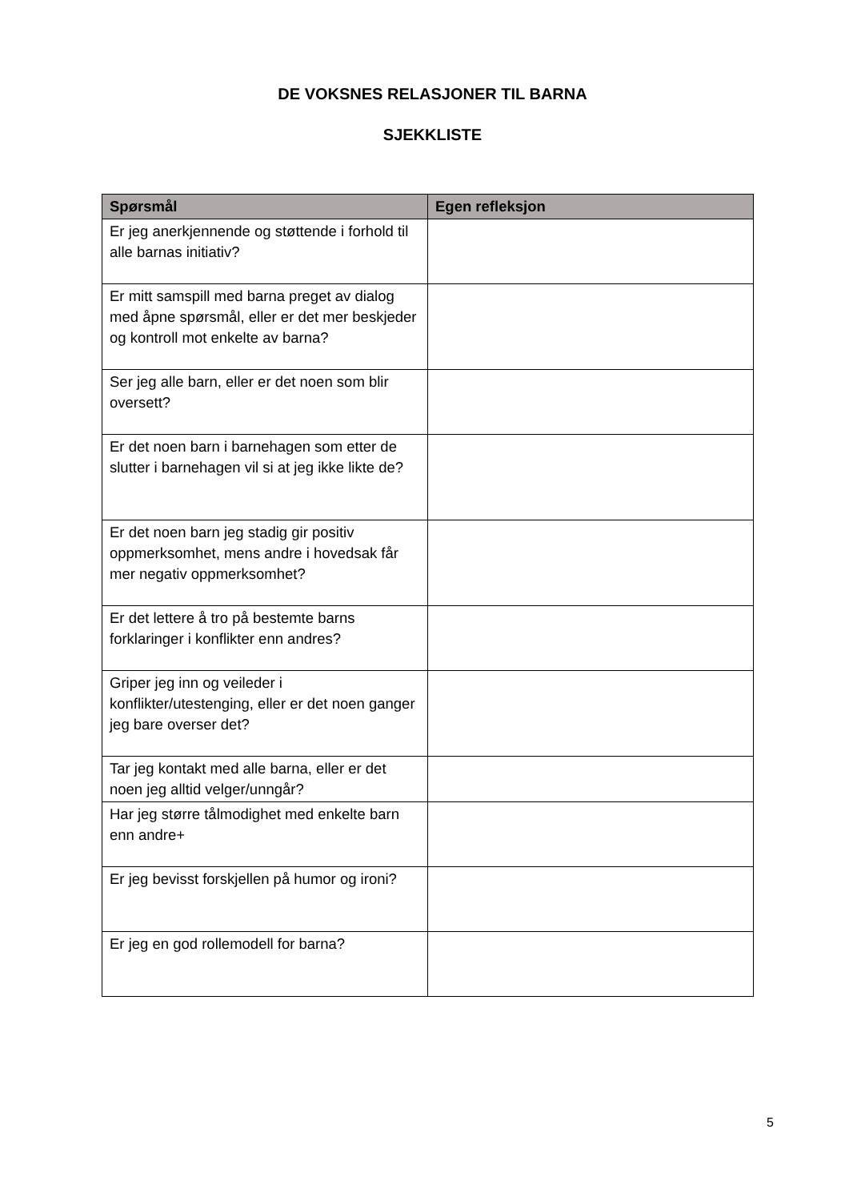DE VOKSNES RELASJONER TIL BARNA
SJEKKLISTE
| Spørsmål | Egen refleksjon |
| --- | --- |
| Er jeg anerkjennende og støttende i forhold til alle barnas initiativ? | |
| Er mitt samspill med barna preget av dialog med åpne spørsmål, eller er det mer beskjeder og kontroll mot enkelte av barna? | |
| Ser jeg alle barn, eller er det noen som blir oversett? | |
| Er det noen barn i barnehagen som etter de slutter i barnehagen vil si at jeg ikke likte de? | |
| Er det noen barn jeg stadig gir positiv oppmerksomhet, mens andre i hovedsak får mer negativ oppmerksomhet? | |
| Er det lettere å tro på bestemte barns forklaringer i konflikter enn andres? | |
| Griper jeg inn og veileder i konflikter/utestenging, eller er det noen ganger jeg bare overser det? | |
| Tar jeg kontakt med alle barna, eller er det noen jeg alltid velger/unngår? | |
| Har jeg større tålmodighet med enkelte barn enn andre+ | |
| Er jeg bevisst forskjellen på humor og ironi? | |
| Er jeg en god rollemodell for barna? | |
5